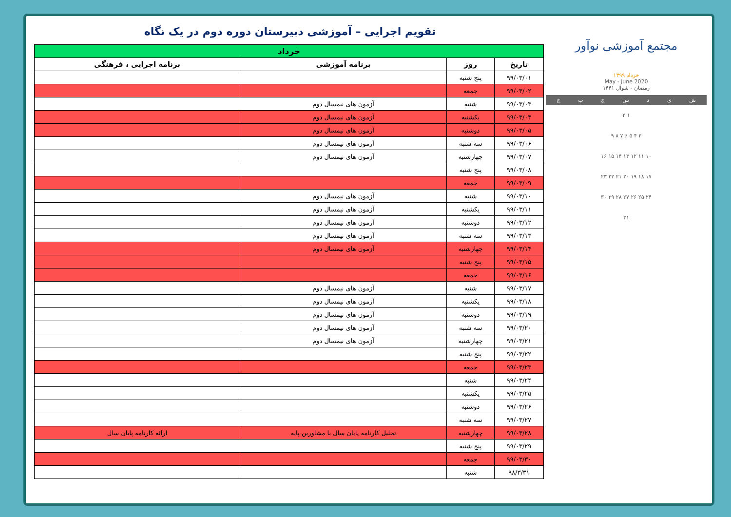مجتمع آموزشی نوآور
خرداد ۱۳۹۹
May - June 2020
رمضان - شوال ۱۴۴۱
شیدسچپج
۱ ۲
۳ ۴ ۵ ۶ ۷ ۸ ۹
۱۰ ۱۱ ۱۲ ۱۳ ۱۴ ۱۵ ۱۶
۱۷ ۱۸ ۱۹ ۲۰ ۲۱ ۲۲ ۲۳
۲۴ ۲۵ ۲۶ ۲۷ ۲۸ ۲۹ ۳۰
۳۱
تقویم اجرایی – آموزشی دبیرستان دوره دوم در یک نگاه
| خرداد | | | |
| --- | --- | --- | --- |
| تاریخ | روز | برنامه آموزشی | برنامه اجرایی ، فرهنگی |
| ۹۹/۰۳/۰۱ | پنج شنبه | | |
| ۹۹/۰۳/۰۲ | جمعه | | |
| ۹۹/۰۳/۰۳ | شنبه | آزمون های نیمسال دوم | |
| ۹۹/۰۳/۰۴ | یکشنبه | آزمون های نیمسال دوم | |
| ۹۹/۰۳/۰۵ | دوشنبه | آزمون های نیمسال دوم | |
| ۹۹/۰۳/۰۶ | سه شنبه | آزمون های نیمسال دوم | |
| ۹۹/۰۳/۰۷ | چهارشنبه | آزمون های نیمسال دوم | |
| ۹۹/۰۳/۰۸ | پنج شنبه | | |
| ۹۹/۰۳/۰۹ | جمعه | | |
| ۹۹/۰۳/۱۰ | شنبه | آزمون های نیمسال دوم | |
| ۹۹/۰۳/۱۱ | یکشنبه | آزمون های نیمسال دوم | |
| ۹۹/۰۳/۱۲ | دوشنبه | آزمون های نیمسال دوم | |
| ۹۹/۰۳/۱۳ | سه شنبه | آزمون های نیمسال دوم | |
| ۹۹/۰۳/۱۴ | چهارشنبه | آزمون های نیمسال دوم | |
| ۹۹/۰۳/۱۵ | پنج شنبه | | |
| ۹۹/۰۳/۱۶ | جمعه | | |
| ۹۹/۰۳/۱۷ | شنبه | آزمون های نیمسال دوم | |
| ۹۹/۰۳/۱۸ | یکشنبه | آزمون های نیمسال دوم | |
| ۹۹/۰۳/۱۹ | دوشنبه | آزمون های نیمسال دوم | |
| ۹۹/۰۳/۲۰ | سه شنبه | آزمون های نیمسال دوم | |
| ۹۹/۰۳/۲۱ | چهارشنبه | آزمون های نیمسال دوم | |
| ۹۹/۰۳/۲۲ | پنج شنبه | | |
| ۹۹/۰۳/۲۳ | جمعه | | |
| ۹۹/۰۳/۲۴ | شنبه | | |
| ۹۹/۰۳/۲۵ | یکشنبه | | |
| ۹۹/۰۳/۲۶ | دوشنبه | | |
| ۹۹/۰۳/۲۷ | سه شنبه | | |
| ۹۹/۰۳/۲۸ | چهارشنبه | تحلیل کارنامه پایان سال با مشاورین پایه | ارائه کارنامه پایان سال |
| ۹۹/۰۳/۲۹ | پنج شنبه | | |
| ۹۹/۰۳/۳۰ | جمعه | | |
| ۹۸/۳/۳۱ | شنبه | | |